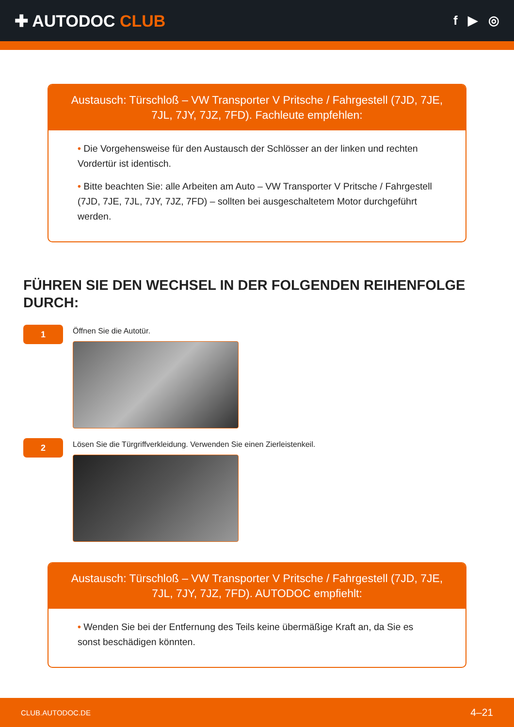✚ AUTODOC CLUB
f ▶ ◎
Austausch: Türschloß – VW Transporter V Pritsche / Fahrgestell (7JD, 7JE, 7JL, 7JY, 7JZ, 7FD). Fachleute empfehlen:
• Die Vorgehensweise für den Austausch der Schlösser an der linken und rechten Vordertür ist identisch.
• Bitte beachten Sie: alle Arbeiten am Auto – VW Transporter V Pritsche / Fahrgestell (7JD, 7JE, 7JL, 7JY, 7JZ, 7FD) – sollten bei ausgeschaltetem Motor durchgeführt werden.
FÜHREN SIE DEN WECHSEL IN DER FOLGENDEN REIHENFOLGE DURCH:
1
Öffnen Sie die Autotür.
2
Lösen Sie die Türgriffverkleidung. Verwenden Sie einen Zierleistenkeil.
Austausch: Türschloß – VW Transporter V Pritsche / Fahrgestell (7JD, 7JE, 7JL, 7JY, 7JZ, 7FD). AUTODOC empfiehlt:
• Wenden Sie bei der Entfernung des Teils keine übermäßige Kraft an, da Sie es sonst beschädigen könnten.
CLUB.AUTODOC.DE 4–21